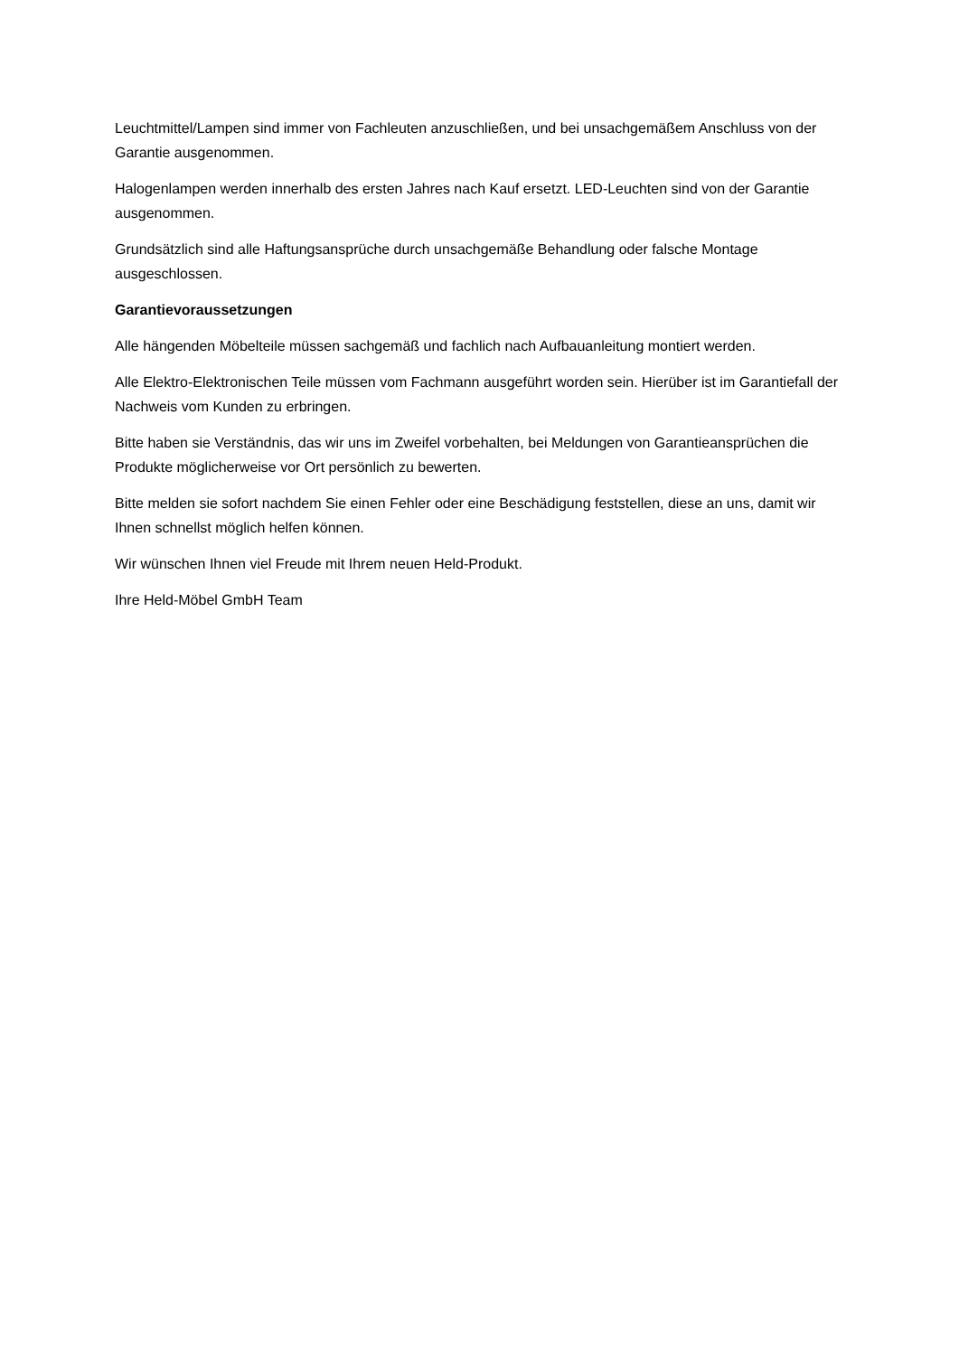Leuchtmittel/Lampen sind immer von Fachleuten anzuschließen, und bei unsachgemäßem Anschluss von der Garantie ausgenommen.
Halogenlampen werden innerhalb des ersten Jahres nach Kauf ersetzt. LED-Leuchten sind von der Garantie ausgenommen.
Grundsätzlich sind alle Haftungsansprüche durch unsachgemäße Behandlung oder falsche Montage ausgeschlossen.
Garantievoraussetzungen
Alle hängenden Möbelteile müssen sachgemäß und fachlich nach Aufbauanleitung montiert werden.
Alle Elektro-Elektronischen Teile müssen vom Fachmann ausgeführt worden sein. Hierüber ist im Garantiefall der Nachweis vom Kunden zu erbringen.
Bitte haben sie Verständnis, das wir uns im Zweifel vorbehalten, bei Meldungen von Garantieansprüchen die Produkte möglicherweise vor Ort persönlich zu bewerten.
Bitte melden sie sofort nachdem Sie einen Fehler oder eine Beschädigung feststellen, diese an uns, damit wir Ihnen schnellst möglich helfen können.
Wir wünschen Ihnen viel Freude mit Ihrem neuen Held-Produkt.
Ihre Held-Möbel GmbH Team